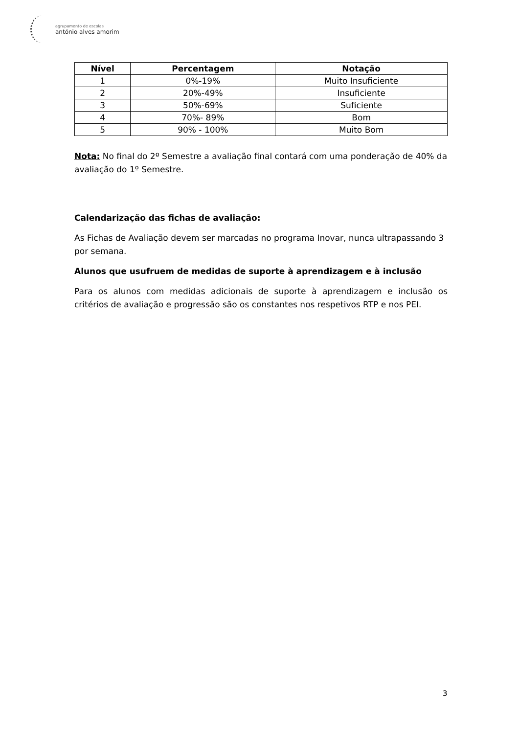agrupamento de escolas
antónio alves amorim
| Nível | Percentagem | Notação |
| --- | --- | --- |
| 1 | 0%-19% | Muito Insuficiente |
| 2 | 20%-49% | Insuficiente |
| 3 | 50%-69% | Suficiente |
| 4 | 70%- 89% | Bom |
| 5 | 90% - 100% | Muito Bom |
Nota: No final do 2º Semestre a avaliação final contará com uma ponderação de 40% da avaliação do 1º Semestre.
Calendarização das fichas de avaliação:
As Fichas de Avaliação devem ser marcadas no programa Inovar, nunca ultrapassando 3 por semana.
Alunos que usufruem de medidas de suporte à aprendizagem e à inclusão
Para os alunos com medidas adicionais de suporte à aprendizagem e inclusão os critérios de avaliação e progressão são os constantes nos respetivos RTP e nos PEI.
3